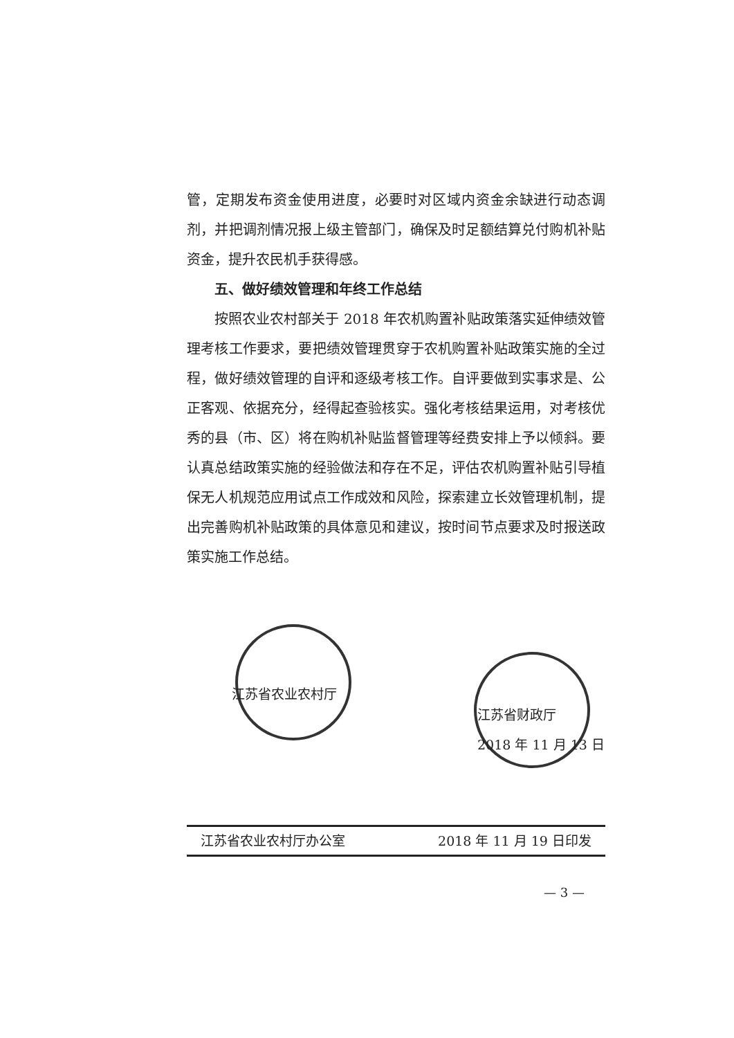管，定期发布资金使用进度，必要时对区域内资金余缺进行动态调剂，并把调剂情况报上级主管部门，确保及时足额结算兑付购机补贴资金，提升农民机手获得感。
五、做好绩效管理和年终工作总结
按照农业农村部关于 2018 年农机购置补贴政策落实延伸绩效管理考核工作要求，要把绩效管理贯穿于农机购置补贴政策实施的全过程，做好绩效管理的自评和逐级考核工作。自评要做到实事求是、公正客观、依据充分，经得起查验核实。强化考核结果运用，对考核优秀的县（市、区）将在购机补贴监督管理等经费安排上予以倾斜。要认真总结政策实施的经验做法和存在不足，评估农机购置补贴引导植保无人机规范应用试点工作成效和风险，探索建立长效管理机制，提出完善购机补贴政策的具体意见和建议，按时间节点要求及时报送政策实施工作总结。
江苏省农业农村厅 江苏省财政厅
2018 年 11 月 13 日
江苏省农业农村厅办公室 2018 年 11 月 19 日印发
— 3 —